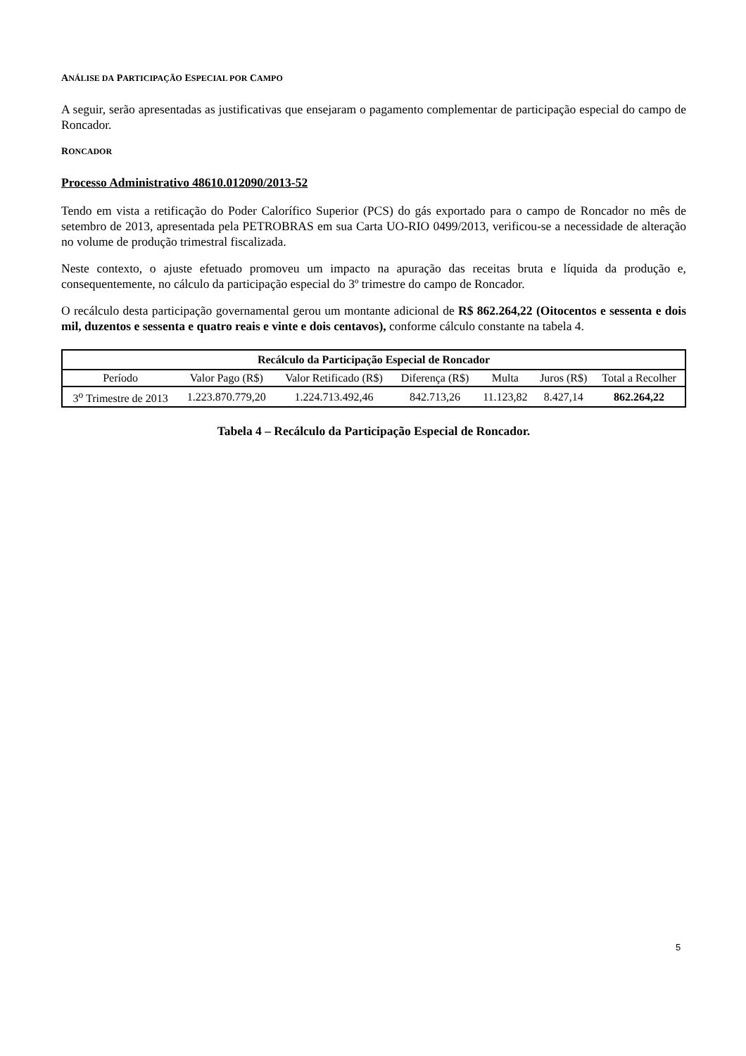ANÁLISE DA PARTICIPAÇÃO ESPECIAL POR CAMPO
A seguir, serão apresentadas as justificativas que ensejaram o pagamento complementar de participação especial do campo de Roncador.
RONCADOR
Processo Administrativo 48610.012090/2013-52
Tendo em vista a retificação do Poder Calorífico Superior (PCS) do gás exportado para o campo de Roncador no mês de setembro de 2013, apresentada pela PETROBRAS em sua Carta UO-RIO 0499/2013, verificou-se a necessidade de alteração no volume de produção trimestral fiscalizada.
Neste contexto, o ajuste efetuado promoveu um impacto na apuração das receitas bruta e líquida da produção e, consequentemente, no cálculo da participação especial do 3º trimestre do campo de Roncador.
O recálculo desta participação governamental gerou um montante adicional de R$ 862.264,22 (Oitocentos e sessenta e dois mil, duzentos e sessenta e quatro reais e vinte e dois centavos), conforme cálculo constante na tabela 4.
| Recálculo da Participação Especial de Roncador | | | | | | |
| --- | --- | --- | --- | --- | --- | --- |
| Período | Valor Pago (R$) | Valor Retificado (R$) | Diferença (R$) | Multa | Juros (R$) | Total a Recolher |
| 3<sup>o</sup> Trimestre de 2013 | 1.223.870.779,20 | 1.224.713.492,46 | 842.713,26 | 11.123,82 | 8.427,14 | 862.264,22 |
Tabela 4 – Recálculo da Participação Especial de Roncador.
5